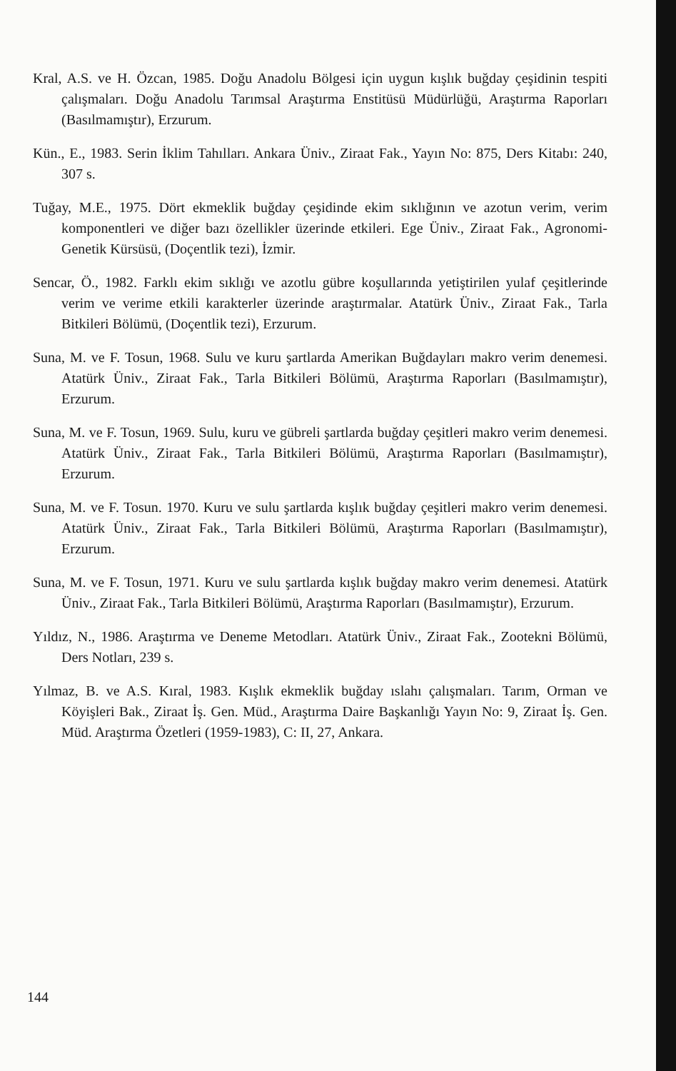Kral, A.S. ve H. Özcan, 1985. Doğu Anadolu Bölgesi için uygun kışlık buğday çeşidinin tespiti çalışmaları. Doğu Anadolu Tarımsal Araştırma Enstitüsü Müdürlüğü, Araştırma Raporları (Basılmamıştır), Erzurum.
Kün., E., 1983. Serin İklim Tahılları. Ankara Üniv., Ziraat Fak., Yayın No: 875, Ders Kitabı: 240, 307 s.
Tuğay, M.E., 1975. Dört ekmeklik buğday çeşidinde ekim sıklığının ve azotun verim, verim komponentleri ve diğer bazı özellikler üzerinde etkileri. Ege Üniv., Ziraat Fak., Agronomi-Genetik Kürsüsü, (Doçentlik tezi), İzmir.
Sencar, Ö., 1982. Farklı ekim sıklığı ve azotlu gübre koşullarında yetiştirilen yulaf çeşitlerinde verim ve verime etkili karakterler üzerinde araştırmalar. Atatürk Üniv., Ziraat Fak., Tarla Bitkileri Bölümü, (Doçentlik tezi), Erzurum.
Suna, M. ve F. Tosun, 1968. Sulu ve kuru şartlarda Amerikan Buğdayları makro verim denemesi. Atatürk Üniv., Ziraat Fak., Tarla Bitkileri Bölümü, Araştırma Raporları (Basılmamıştır), Erzurum.
Suna, M. ve F. Tosun, 1969. Sulu, kuru ve gübreli şartlarda buğday çeşitleri makro verim denemesi. Atatürk Üniv., Ziraat Fak., Tarla Bitkileri Bölümü, Araştırma Raporları (Basılmamıştır), Erzurum.
Suna, M. ve F. Tosun. 1970. Kuru ve sulu şartlarda kışlık buğday çeşitleri makro verim denemesi. Atatürk Üniv., Ziraat Fak., Tarla Bitkileri Bölümü, Araştırma Raporları (Basılmamıştır), Erzurum.
Suna, M. ve F. Tosun, 1971. Kuru ve sulu şartlarda kışlık buğday makro verim denemesi. Atatürk Üniv., Ziraat Fak., Tarla Bitkileri Bölümü, Araştırma Raporları (Basılmamıştır), Erzurum.
Yıldız, N., 1986. Araştırma ve Deneme Metodları. Atatürk Üniv., Ziraat Fak., Zootekni Bölümü, Ders Notları, 239 s.
Yılmaz, B. ve A.S. Kıral, 1983. Kışlık ekmeklik buğday ıslahı çalışmaları. Tarım, Orman ve Köyişleri Bak., Ziraat İş. Gen. Müd., Araştırma Daire Başkanlığı Yayın No: 9, Ziraat İş. Gen. Müd. Araştırma Özetleri (1959-1983), C: II, 27, Ankara.
144